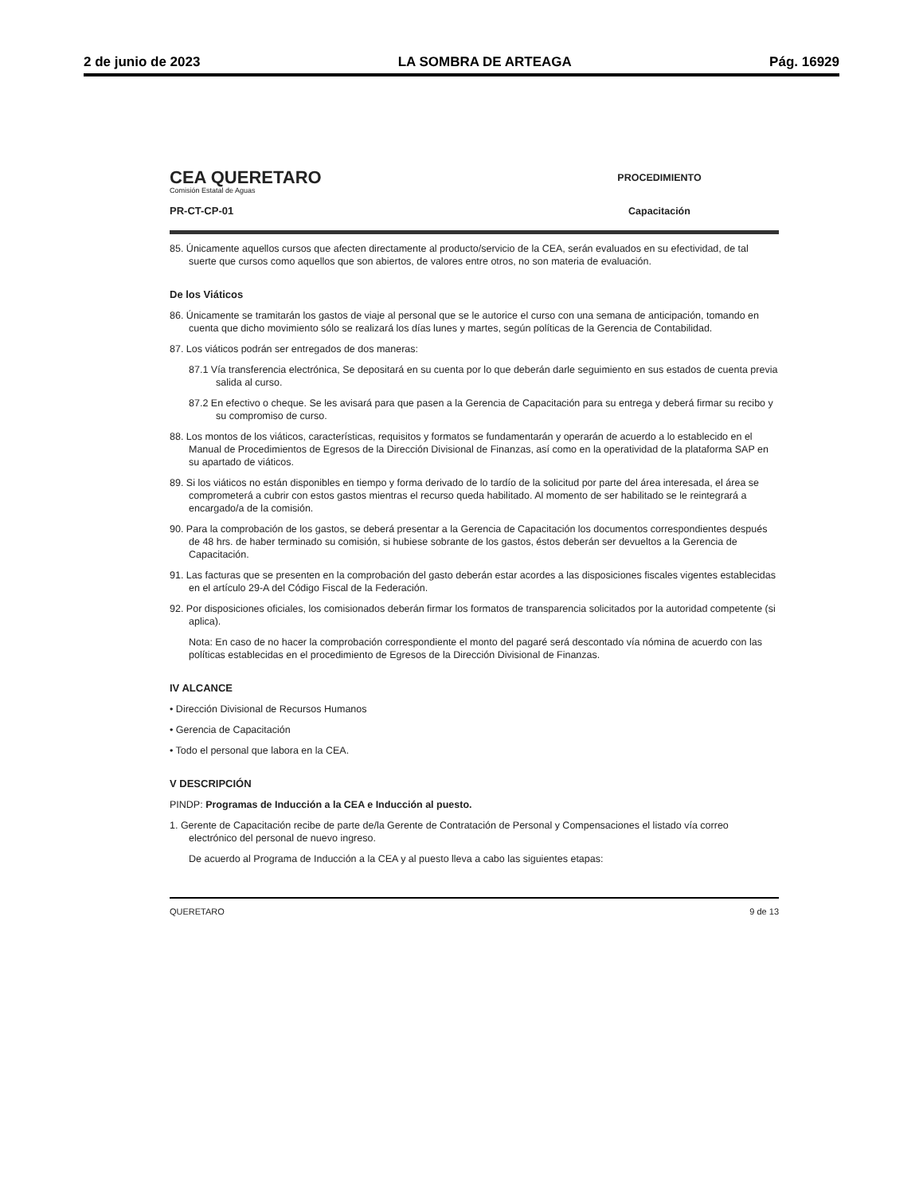2 de junio de 2023 LA SOMBRA DE ARTEAGA Pág. 16929
CEA QUERETARO
Comisión Estatal de Aguas
PR-CT-CP-01
PROCEDIMIENTO
Capacitación
85. Únicamente aquellos cursos que afecten directamente al producto/servicio de la CEA, serán evaluados en su efectividad, de tal suerte que cursos como aquellos que son abiertos, de valores entre otros, no son materia de evaluación.
De los Viáticos
86. Únicamente se tramitarán los gastos de viaje al personal que se le autorice el curso con una semana de anticipación, tomando en cuenta que dicho movimiento sólo se realizará los días lunes y martes, según políticas de la Gerencia de Contabilidad.
87. Los viáticos podrán ser entregados de dos maneras:
87.1 Vía transferencia electrónica, Se depositará en su cuenta por lo que deberán darle seguimiento en sus estados de cuenta previa salida al curso.
87.2 En efectivo o cheque. Se les avisará para que pasen a la Gerencia de Capacitación para su entrega y deberá firmar su recibo y su compromiso de curso.
88. Los montos de los viáticos, características, requisitos y formatos se fundamentarán y operarán de acuerdo a lo establecido en el Manual de Procedimientos de Egresos de la Dirección Divisional de Finanzas, así como en la operatividad de la plataforma SAP en su apartado de viáticos.
89. Si los viáticos no están disponibles en tiempo y forma derivado de lo tardío de la solicitud por parte del área interesada, el área se comprometerá a cubrir con estos gastos mientras el recurso queda habilitado. Al momento de ser habilitado se le reintegrará a encargado/a de la comisión.
90. Para la comprobación de los gastos, se deberá presentar a la Gerencia de Capacitación los documentos correspondientes después de 48 hrs. de haber terminado su comisión, si hubiese sobrante de los gastos, éstos deberán ser devueltos a la Gerencia de Capacitación.
91. Las facturas que se presenten en la comprobación del gasto deberán estar acordes a las disposiciones fiscales vigentes establecidas en el artículo 29-A del Código Fiscal de la Federación.
92. Por disposiciones oficiales, los comisionados deberán firmar los formatos de transparencia solicitados por la autoridad competente (si aplica).
Nota: En caso de no hacer la comprobación correspondiente el monto del pagaré será descontado vía nómina de acuerdo con las políticas establecidas en el procedimiento de Egresos de la Dirección Divisional de Finanzas.
IV ALCANCE
• Dirección Divisional de Recursos Humanos
• Gerencia de Capacitación
• Todo el personal que labora en la CEA.
V DESCRIPCIÓN
PINDP: Programas de Inducción a la CEA e Inducción al puesto.
1. Gerente de Capacitación recibe de parte de/la Gerente de Contratación de Personal y Compensaciones el listado vía correo electrónico del personal de nuevo ingreso.
De acuerdo al Programa de Inducción a la CEA y al puesto lleva a cabo las siguientes etapas:
QUERETARO 9 de 13